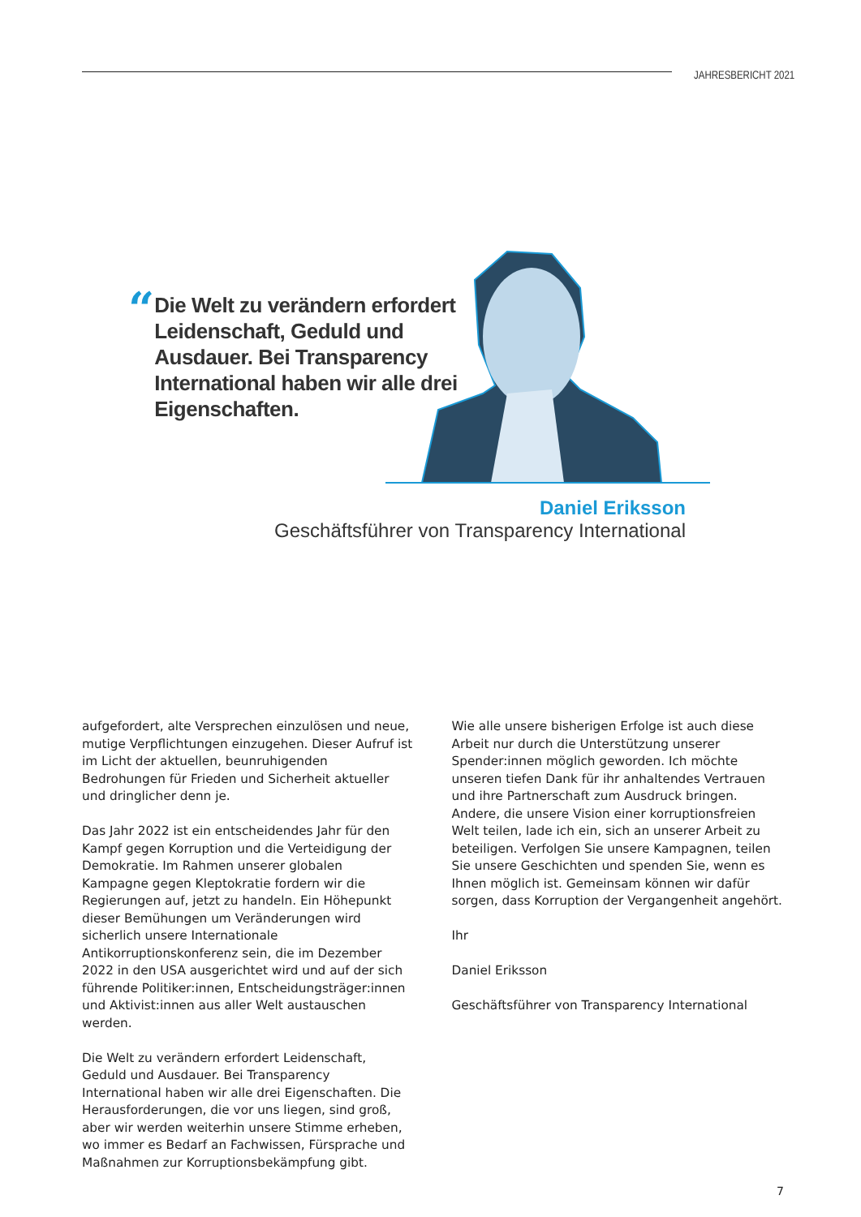JAHRESBERICHT 2021
“
Die Welt zu verändern erfordert Leidenschaft, Geduld und Ausdauer. Bei Transparency International haben wir alle drei Eigenschaften.
Daniel Eriksson
Geschäftsführer von Transparency International
aufgefordert, alte Versprechen einzulösen und neue, mutige Verpflichtungen einzugehen. Dieser Aufruf ist im Licht der aktuellen, beunruhigenden Bedrohungen für Frieden und Sicherheit aktueller und dringlicher denn je.
Das Jahr 2022 ist ein entscheidendes Jahr für den Kampf gegen Korruption und die Verteidigung der Demokratie. Im Rahmen unserer globalen Kampagne gegen Kleptokratie fordern wir die Regierungen auf, jetzt zu handeln. Ein Höhepunkt dieser Bemühungen um Veränderungen wird sicherlich unsere Internationale Antikorruptionskonferenz sein, die im Dezember 2022 in den USA ausgerichtet wird und auf der sich führende Politiker:innen, Entscheidungsträger:innen und Aktivist:innen aus aller Welt austauschen werden.
Die Welt zu verändern erfordert Leidenschaft, Geduld und Ausdauer. Bei Transparency International haben wir alle drei Eigenschaften. Die Herausforderungen, die vor uns liegen, sind groß, aber wir werden weiterhin unsere Stimme erheben, wo immer es Bedarf an Fachwissen, Fürsprache und Maßnahmen zur Korruptionsbekämpfung gibt.
Wie alle unsere bisherigen Erfolge ist auch diese Arbeit nur durch die Unterstützung unserer Spender:innen möglich geworden. Ich möchte unseren tiefen Dank für ihr anhaltendes Vertrauen und ihre Partnerschaft zum Ausdruck bringen. Andere, die unsere Vision einer korruptionsfreien Welt teilen, lade ich ein, sich an unserer Arbeit zu beteiligen. Verfolgen Sie unsere Kampagnen, teilen Sie unsere Geschichten und spenden Sie, wenn es Ihnen möglich ist. Gemeinsam können wir dafür sorgen, dass Korruption der Vergangenheit angehört.
Ihr
Daniel Eriksson
Geschäftsführer von Transparency International
7